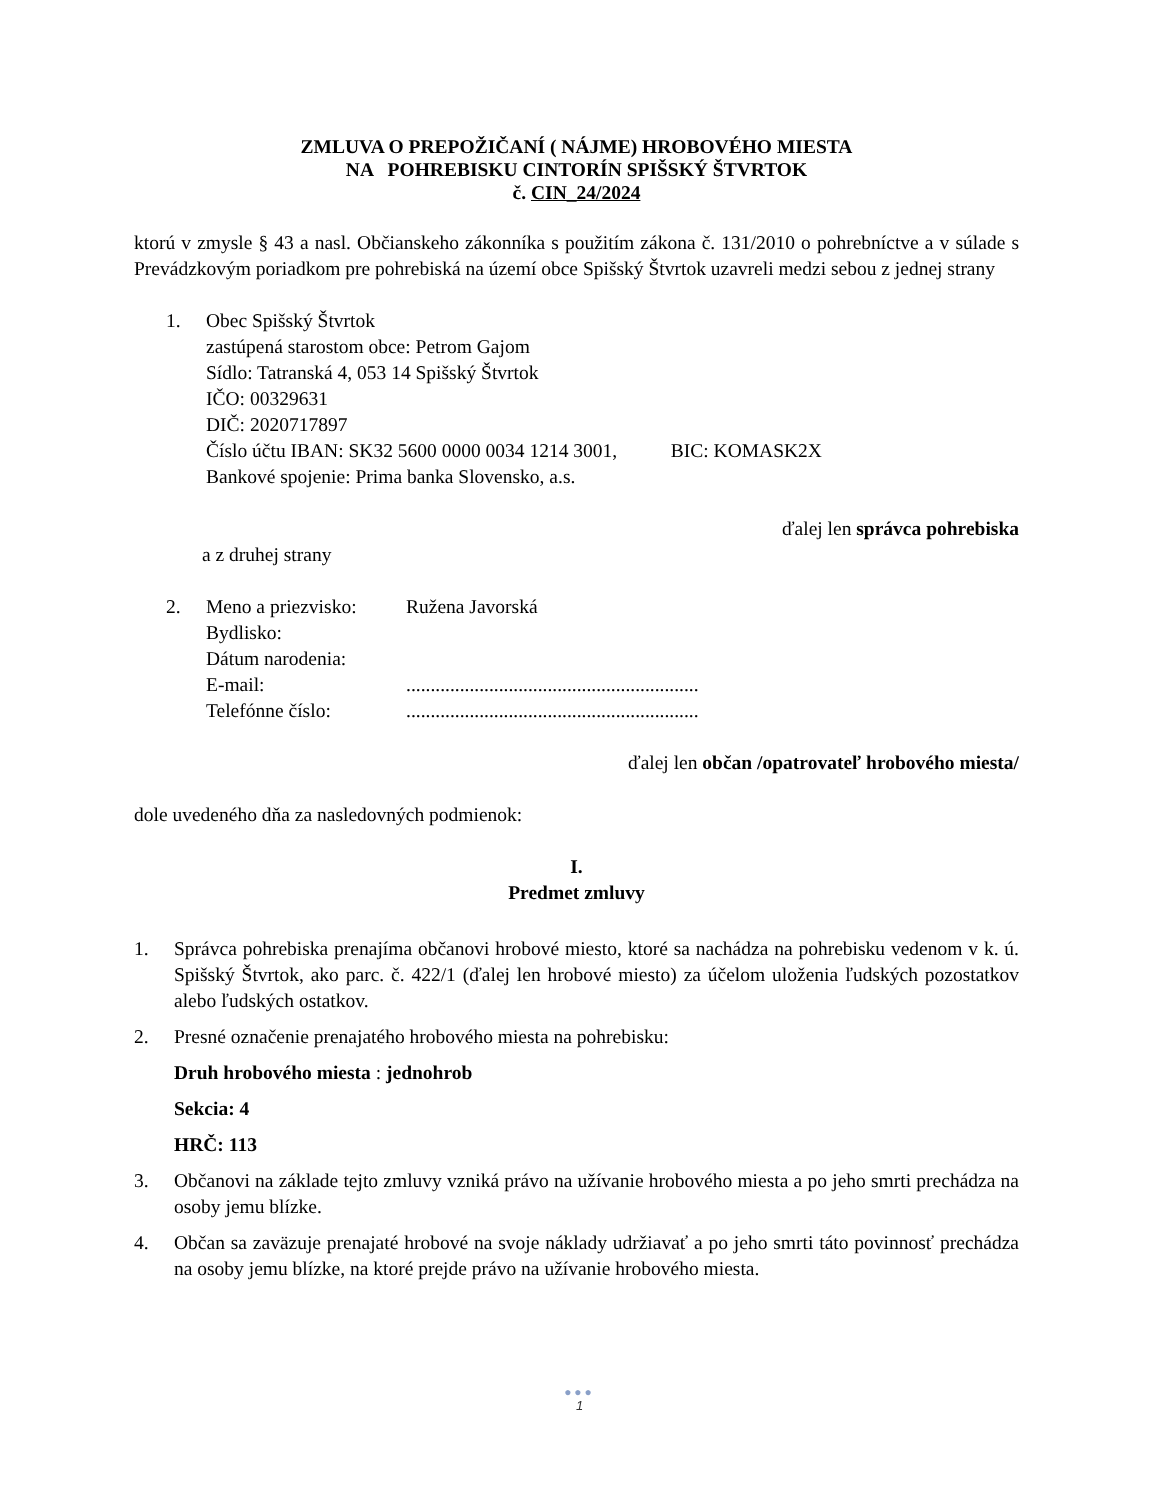ZMLUVA O PREPOŽIČANÍ ( NÁJME) HROBOVÉHO MIESTA
NA POHREBISKU CINTORÍN SPIŠSKÝ ŠTVRTOK
č. CIN_24/2024
ktorú v zmysle § 43 a nasl. Občianskeho zákonníka s použitím zákona č. 131/2010 o pohrebníctve a v súlade s Prevádzkovým poriadkom pre pohrebiská na území obce Spišský Štvrtok uzavreli medzi sebou z jednej strany
1. Obec Spišský Štvrtok
zastúpená starostom obce: Petrom Gajom
Sídlo: Tatranská 4, 053 14 Spišský Štvrtok
IČO: 00329631
DIČ: 2020717897
Číslo účtu IBAN: SK32 5600 0000 0034 1214 3001, BIC: KOMASK2X
Bankové spojenie: Prima banka Slovensko, a.s.
ďalej len správca pohrebiska
a z druhej strany
2. Meno a priezvisko: Ružena Javorská
Bydlisko:
Dátum narodenia:
E-mail:............................................................
Telefónne číslo:............................................................
ďalej len občan /opatrovateľ hrobového miesta/
dole uvedeného dňa za nasledovných podmienok:
I.
Predmet zmluvy
1. Správca pohrebiska prenajíma občanovi hrobové miesto, ktoré sa nachádza na pohrebisku vedenom v k. ú. Spišský Štvrtok, ako parc. č. 422/1 (ďalej len hrobové miesto) za účelom uloženia ľudských pozostatkov alebo ľudských ostatkov.
2. Presné označenie prenajatého hrobového miesta na pohrebisku:
Druh hrobového miesta : jednohrob
Sekcia: 4
HRČ: 113
3. Občanovi na základe tejto zmluvy vzniká právo na užívanie hrobového miesta a po jeho smrti prechádza na osoby jemu blízke.
4. Občan sa zaväzuje prenajaté hrobové na svoje náklady udržiavať a po jeho smrti táto povinnosť prechádza na osoby jemu blízke, na ktoré prejde právo na užívanie hrobového miesta.
●●●
1